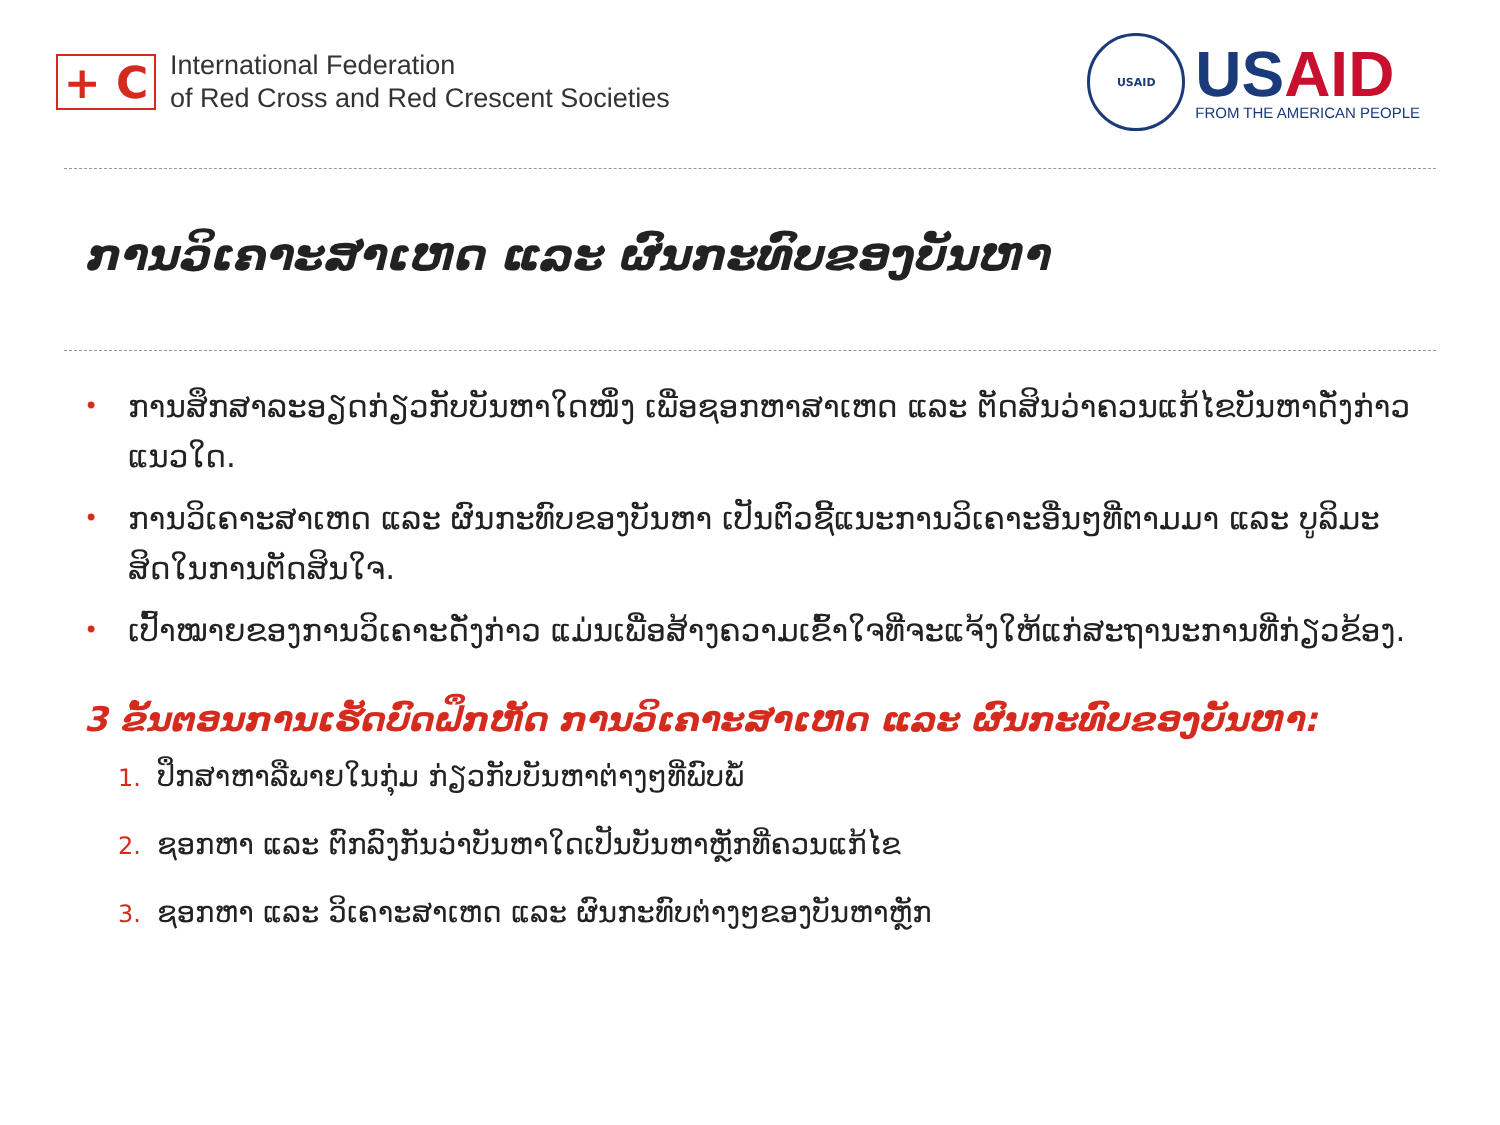+ C
International Federation
of Red Cross and Red Crescent Societies
USAID
USAID
FROM THE AMERICAN PEOPLE
ການວິເຄາະສາເຫດ ແລະ ຜົນກະທົບຂອງບັນຫາ
• ການສຶກສາລະອຽດກ່ຽວກັບບັນຫາໃດໜຶ່ງ ເພື່ອຊອກຫາສາເຫດ ແລະ ຕັດສິນວ່າຄວນແກ້ໄຂບັນຫາດັ່ງກ່າວແນວໃດ.
• ການວິເຄາະສາເຫດ ແລະ ຜົນກະທົບຂອງບັນຫາ ເປັນຕົວຊີ້ແນະການວິເຄາະອື່ນໆທີ່ຕາມມາ ແລະ ບູລິມະສິດໃນການຕັດສິນໃຈ.
• ເປົ້າໝາຍຂອງການວິເຄາະດັ່ງກ່າວ ແມ່ນເພື່ອສ້າງຄວາມເຂົ້າໃຈທີ່ຈະແຈ້ງໃຫ້ແກ່ສະຖານະການທີ່ກ່ຽວຂ້ອງ.
3 ຂັ້ນຕອນການເຮັດບົດຝຶກຫັດ ການວິເຄາະສາເຫດ ແລະ ຜົນກະທົບຂອງບັນຫາ:
1. ປຶກສາຫາລືພາຍໃນກຸ່ມ ກ່ຽວກັບບັນຫາຕ່າງໆທີ່ພົບພໍ້
2. ຊອກຫາ ແລະ ຕົກລົງກັນວ່າບັນຫາໃດເປັນບັນຫາຫຼັກທີ່ຄວນແກ້ໄຂ
3. ຊອກຫາ ແລະ ວິເຄາະສາເຫດ ແລະ ຜົນກະທົບຕ່າງໆຂອງບັນຫາຫຼັກ